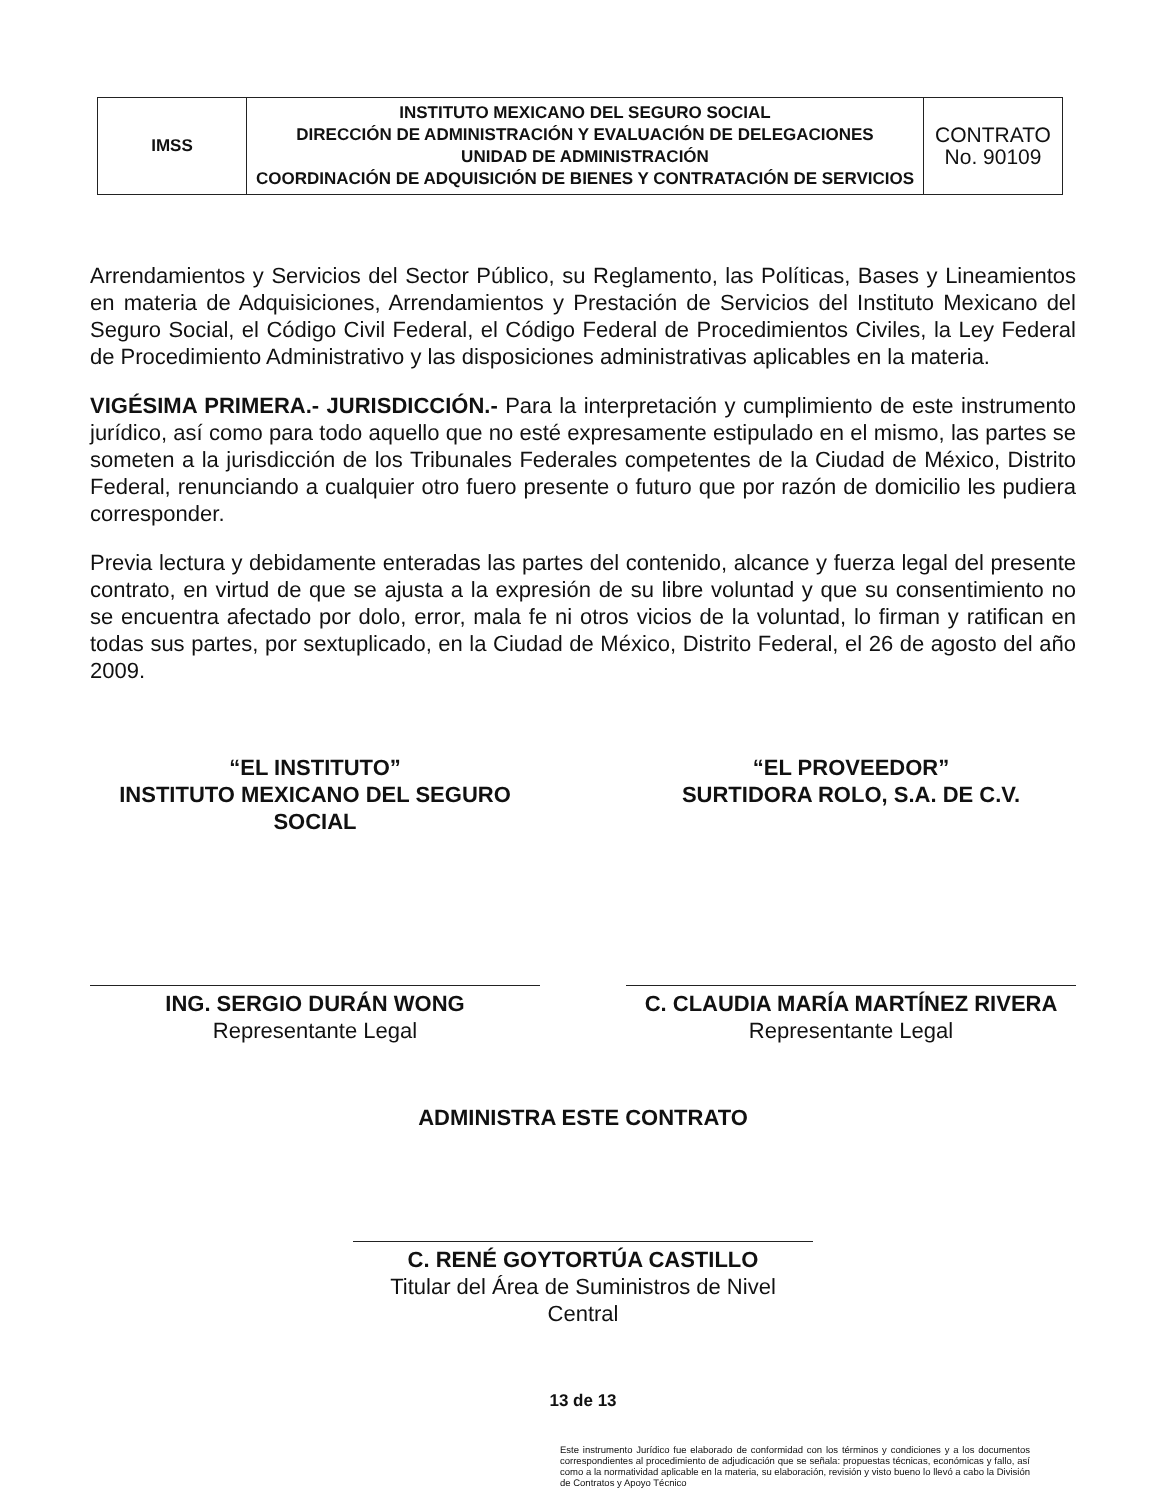| IMSS | INSTITUTO MEXICANO DEL SEGURO SOCIAL DIRECCIÓN DE ADMINISTRACIÓN Y EVALUACIÓN DE DELEGACIONES UNIDAD DE ADMINISTRACIÓN COORDINACIÓN DE ADQUISICIÓN DE BIENES Y CONTRATACIÓN DE SERVICIOS | CONTRATO No. 90109 |
Arrendamientos y Servicios del Sector Público, su Reglamento, las Políticas, Bases y Lineamientos en materia de Adquisiciones, Arrendamientos y Prestación de Servicios del Instituto Mexicano del Seguro Social, el Código Civil Federal, el Código Federal de Procedimientos Civiles, la Ley Federal de Procedimiento Administrativo y las disposiciones administrativas aplicables en la materia.
VIGÉSIMA PRIMERA.- JURISDICCIÓN.- Para la interpretación y cumplimiento de este instrumento jurídico, así como para todo aquello que no esté expresamente estipulado en el mismo, las partes se someten a la jurisdicción de los Tribunales Federales competentes de la Ciudad de México, Distrito Federal, renunciando a cualquier otro fuero presente o futuro que por razón de domicilio les pudiera corresponder.
Previa lectura y debidamente enteradas las partes del contenido, alcance y fuerza legal del presente contrato, en virtud de que se ajusta a la expresión de su libre voluntad y que su consentimiento no se encuentra afectado por dolo, error, mala fe ni otros vicios de la voluntad, lo firman y ratifican en todas sus partes, por sextuplicado, en la Ciudad de México, Distrito Federal, el 26 de agosto del año 2009.
“EL INSTITUTO”
INSTITUTO MEXICANO DEL SEGURO SOCIAL
ING. SERGIO DURÁN WONG
Representante Legal
“EL PROVEEDOR”
SURTIDORA ROLO, S.A. DE C.V.
C. CLAUDIA MARÍA MARTÍNEZ RIVERA
Representante Legal
ADMINISTRA ESTE CONTRATO
C. RENÉ GOYTORTÚA CASTILLO
Titular del Área de Suministros de Nivel Central
13 de 13
Este instrumento Jurídico fue elaborado de conformidad con los términos y condiciones y a los documentos correspondientes al procedimiento de adjudicación que se señala: propuestas técnicas, económicas y fallo, así como a la normatividad aplicable en la materia, su elaboración, revisión y visto bueno lo llevó a cabo la División de Contratos y Apoyo Técnico